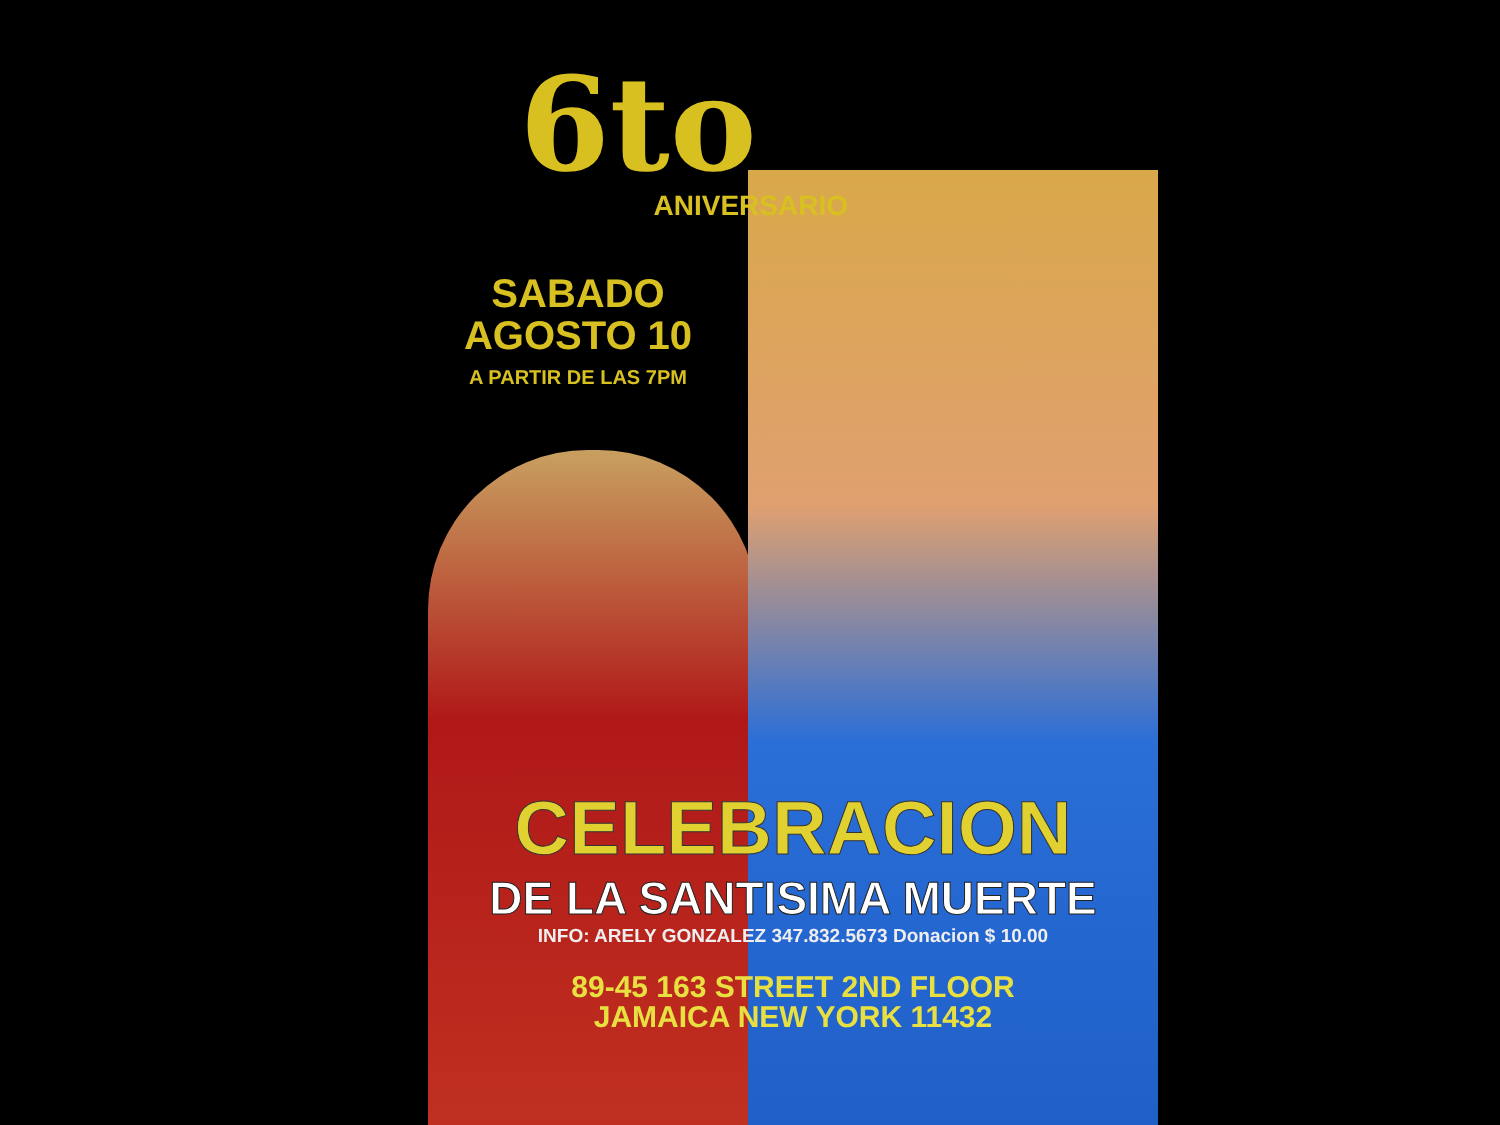6to
ANIVERSARIO
SABADO
AGOSTO 10
A PARTIR DE LAS 7PM
CELEBRACION
DE LA SANTISIMA MUERTE
INFO: ARELY GONZALEZ 347.832.5673 Donacion $ 10.00
89-45 163 STREET 2ND FLOOR
JAMAICA NEW YORK 11432